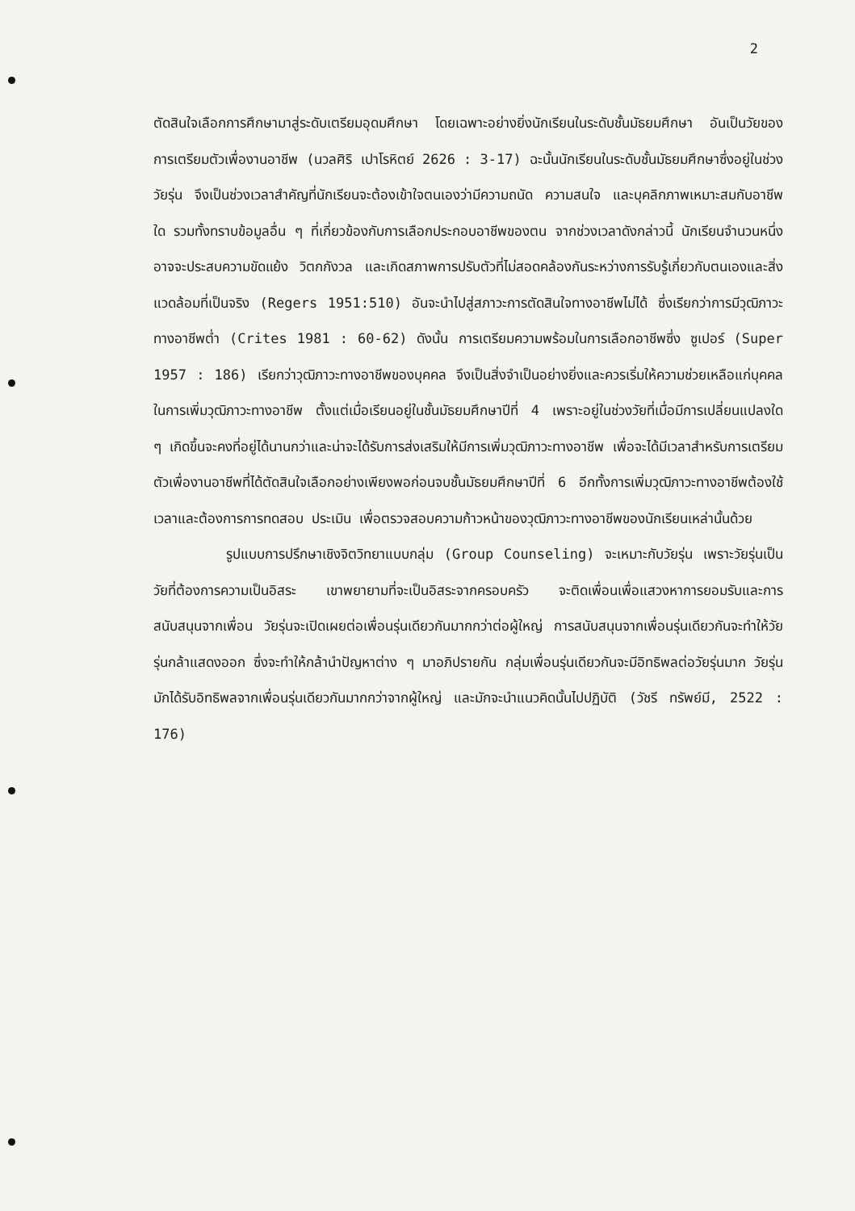2
ตัดสินใจเลือกการศึกษามาสู่ระดับเตรียมอุดมศึกษา โดยเฉพาะอย่างยิ่งนักเรียนในระดับชั้นมัธยมศึกษา อันเป็นวัยของการเตรียมตัวเพื่องานอาชีพ (นวลศิริ เปาโรหิตย์ 2626 : 3-17) ฉะนั้นนักเรียนในระดับชั้นมัธยมศึกษาซึ่งอยู่ในช่วงวัยรุ่น จึงเป็นช่วงเวลาสำคัญที่นักเรียนจะต้องเข้าใจตนเองว่ามีความถนัด ความสนใจ และบุคลิกภาพเหมาะสมกับอาชีพใด รวมทั้งทราบข้อมูลอื่น ๆ ที่เกี่ยวข้องกับการเลือกประกอบอาชีพของตน จากช่วงเวลาดังกล่าวนี้ นักเรียนจำนวนหนึ่งอาจจะประสบความขัดแย้ง วิตกกังวล และเกิดสภาพการปรับตัวที่ไม่สอดคล้องกันระหว่างการรับรู้เกี่ยวกับตนเองและสิ่งแวดล้อมที่เป็นจริง (Regers 1951:510) อันจะนำไปสู่สภาวะการตัดสินใจทางอาชีพไม่ได้ ซึ่งเรียกว่าการมีวุฒิภาวะทางอาชีพต่ำ (Crites 1981 : 60-62) ดังนั้น การเตรียมความพร้อมในการเลือกอาชีพซึ่ง ซูเปอร์ (Super 1957 : 186) เรียกว่าวุฒิภาวะทางอาชีพของบุคคล จึงเป็นสิ่งจำเป็นอย่างยิ่งและควรเริ่มให้ความช่วยเหลือแก่บุคคลในการเพิ่มวุฒิภาวะทางอาชีพ ตั้งแต่เมื่อเรียนอยู่ในชั้นมัธยมศึกษาปีที่ 4 เพราะอยู่ในช่วงวัยที่เมื่อมีการเปลี่ยนแปลงใด ๆ เกิดขึ้นจะคงที่อยู่ได้นานกว่าและน่าจะได้รับการส่งเสริมให้มีการเพิ่มวุฒิภาวะทางอาชีพ เพื่อจะได้มีเวลาสำหรับการเตรียมตัวเพื่องานอาชีพที่ได้ตัดสินใจเลือกอย่างเพียงพอก่อนจบชั้นมัธยมศึกษาปีที่ 6 อีกทั้งการเพิ่มวุฒิภาวะทางอาชีพต้องใช้เวลาและต้องการการทดสอบ ประเมิน เพื่อตรวจสอบความก้าวหน้าของวุฒิภาวะทางอาชีพของนักเรียนเหล่านั้นด้วย
รูปแบบการปรึกษาเชิงจิตวิทยาแบบกลุ่ม (Group Counseling) จะเหมาะกับวัยรุ่น เพราะวัยรุ่นเป็นวัยที่ต้องการความเป็นอิสระ เขาพยายามที่จะเป็นอิสระจากครอบครัว จะติดเพื่อนเพื่อแสวงหาการยอมรับและการสนับสนุนจากเพื่อน วัยรุ่นจะเปิดเผยต่อเพื่อนรุ่นเดียวกันมากกว่าต่อผู้ใหญ่ การสนับสนุนจากเพื่อนรุ่นเดียวกันจะทำให้วัยรุ่นกล้าแสดงออก ซึ่งจะทำให้กล้านำปัญหาต่าง ๆ มาอภิปรายกัน กลุ่มเพื่อนรุ่นเดียวกันจะมีอิทธิพลต่อวัยรุ่นมาก วัยรุ่นมักได้รับอิทธิพลจากเพื่อนรุ่นเดียวกันมากกว่าจากผู้ใหญ่ และมักจะนำแนวคิดนั้นไปปฏิบัติ (วัชรี ทรัพย์มี, 2522 : 176)